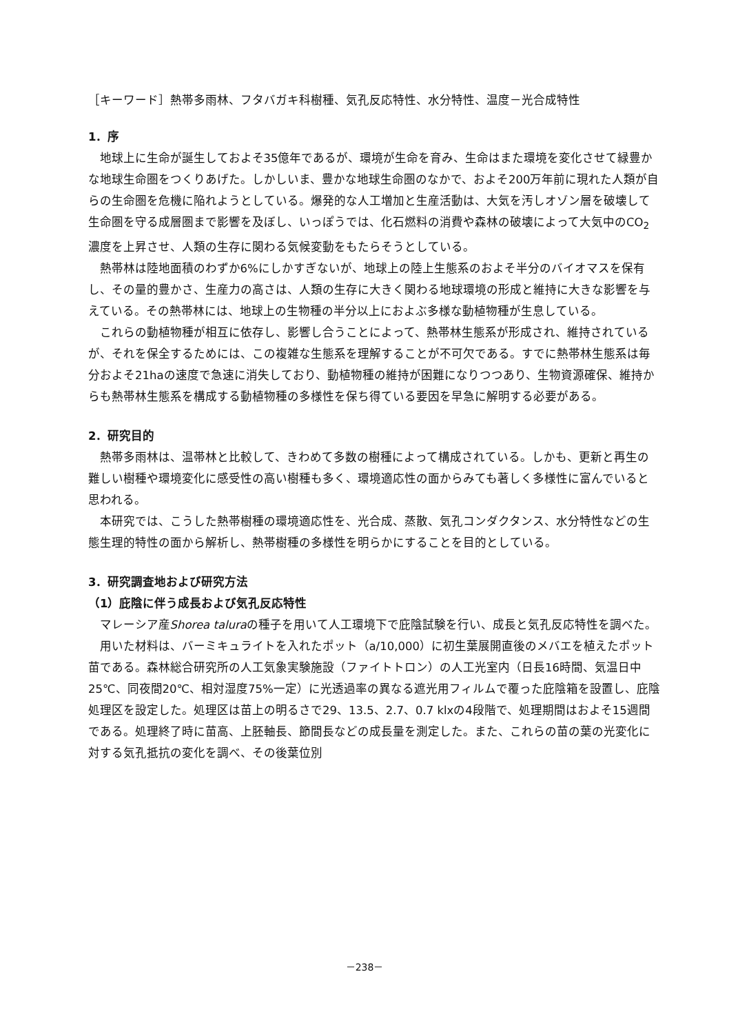［キーワード］熱帯多雨林、フタバガキ科樹種、気孔反応特性、水分特性、温度－光合成特性
1．序
地球上に生命が誕生しておよそ35億年であるが、環境が生命を育み、生命はまた環境を変化させて緑豊かな地球生命圏をつくりあげた。しかしいま、豊かな地球生命圏のなかで、およそ200万年前に現れた人類が自らの生命圏を危機に陥れようとしている。爆発的な人工増加と生産活動は、大気を汚しオゾン層を破壊して生命圏を守る成層圏まで影響を及ぼし、いっぽうでは、化石燃料の消費や森林の破壊によって大気中のCO<sub>2</sub>濃度を上昇させ、人類の生存に関わる気候変動をもたらそうとしている。
熱帯林は陸地面積のわずか6%にしかすぎないが、地球上の陸上生態系のおよそ半分のバイオマスを保有し、その量的豊かさ、生産力の高さは、人類の生存に大きく関わる地球環境の形成と維持に大きな影響を与えている。その熱帯林には、地球上の生物種の半分以上におよぶ多様な動植物種が生息している。
これらの動植物種が相互に依存し、影響し合うことによって、熱帯林生態系が形成され、維持されているが、それを保全するためには、この複雑な生態系を理解することが不可欠である。すでに熱帯林生態系は毎分およそ21haの速度で急速に消失しており、動植物種の維持が困難になりつつあり、生物資源確保、維持からも熱帯林生態系を構成する動植物種の多様性を保ち得ている要因を早急に解明する必要がある。
2．研究目的
熱帯多雨林は、温帯林と比較して、きわめて多数の樹種によって構成されている。しかも、更新と再生の難しい樹種や環境変化に感受性の高い樹種も多く、環境適応性の面からみても著しく多様性に富んでいると思われる。
本研究では、こうした熱帯樹種の環境適応性を、光合成、蒸散、気孔コンダクタンス、水分特性などの生態生理的特性の面から解析し、熱帯樹種の多様性を明らかにすることを目的としている。
3．研究調査地および研究方法
（1）庇陰に伴う成長および気孔反応特性
マレーシア産Shorea taluraの種子を用いて人工環境下で庇陰試験を行い、成長と気孔反応特性を調べた。
用いた材料は、バーミキュライトを入れたポット（a/10,000）に初生葉展開直後のメバエを植えたポット苗である。森林総合研究所の人工気象実験施設（ファイトトロン）の人工光室内（日長16時間、気温日中25℃、同夜間20℃、相対湿度75%一定）に光透過率の異なる遮光用フィルムで覆った庇陰箱を設置し、庇陰処理区を設定した。処理区は苗上の明るさで29、13.5、2.7、0.7 klxの4段階で、処理期間はおよそ15週間である。処理終了時に苗高、上胚軸長、節間長などの成長量を測定した。また、これらの苗の葉の光変化に対する気孔抵抗の変化を調べ、その後葉位別
－238－